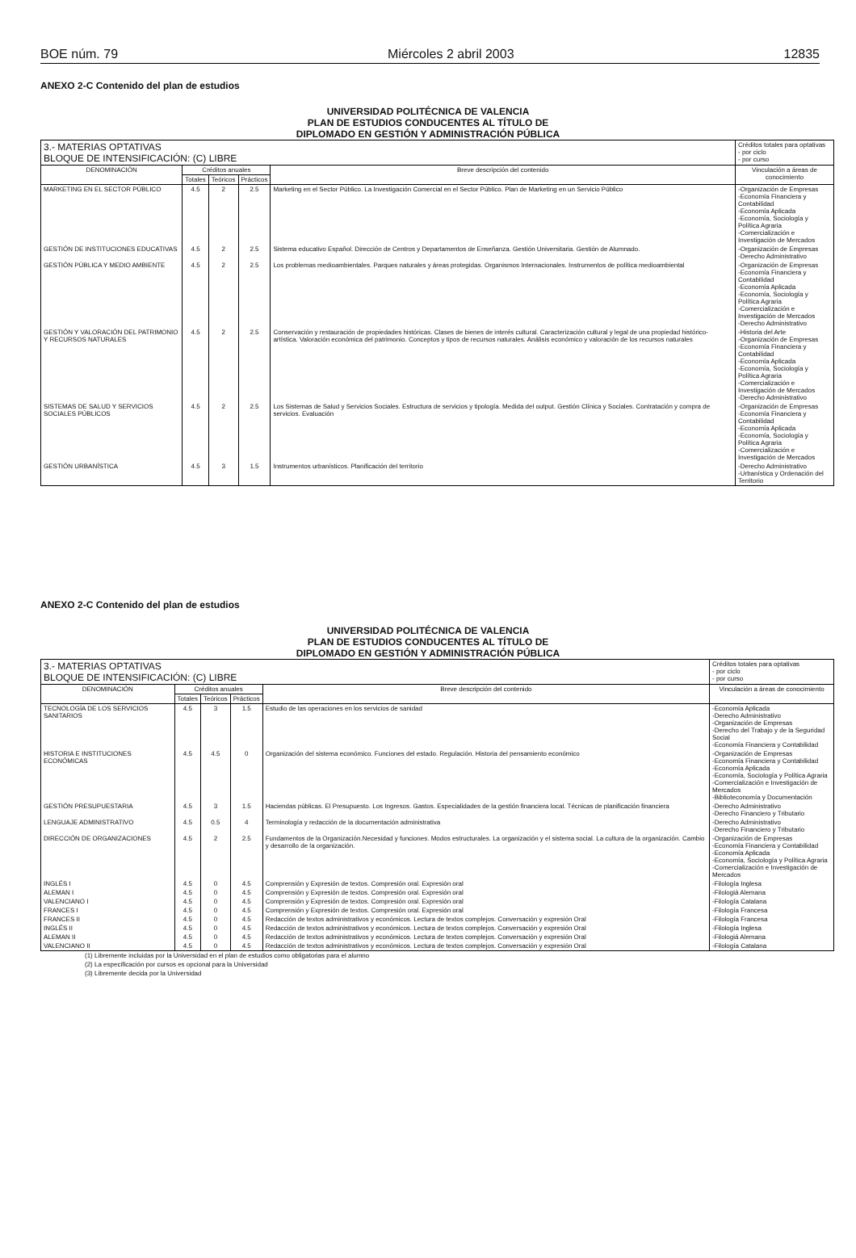BOE núm. 79 Miércoles 2 abril 2003 12835
ANEXO 2-C Contenido del plan de estudios
UNIVERSIDAD POLITÉCNICA DE VALENCIA
PLAN DE ESTUDIOS CONDUCENTES AL TÍTULO DE
DIPLOMADO EN GESTIÓN Y ADMINISTRACIÓN PÚBLICA
| 3.- MATERIAS OPTATIVAS BLOQUE DE INTENSIFICACIÓN: (C) LIBRE | | | | | Créditos totales para optativas - por ciclo - por curso |
| DENOMINACIÓN | Créditos anuales | | | Breve descripción del contenido | Vinculación a áreas de conocimiento |
| | Totales | Teóricos | Prácticos | | |
| MARKETING EN EL SECTOR PÚBLICO | 4.5 | 2 | 2.5 | Marketing en el Sector Público. La Investigación Comercial en el Sector Público. Plan de Marketing en un Servicio Público | -Organización de Empresas -Economía Financiera y Contabilidad -Economía Aplicada -Economía, Sociología y Política Agraria -Comercialización e Investigación de Mercados |
| GESTIÓN DE INSTITUCIONES EDUCATIVAS | 4.5 | 2 | 2.5 | Sistema educativo Español. Dirección de Centros y Departamentos de Enseñanza. Gestión Universitaria. Gestión de Alumnado. | -Organización de Empresas -Derecho Administrativo |
| GESTIÓN PÚBLICA Y MEDIO AMBIENTE | 4.5 | 2 | 2.5 | Los problemas medioambientales. Parques naturales y áreas protegidas. Organismos Internacionales. Instrumentos de política medioambiental | -Organización de Empresas -Economía Financiera y Contabilidad -Economía Aplicada -Economía, Sociología y Política Agraria -Comercialización e Investigación de Mercados -Derecho Administrativo |
| GESTIÓN Y VALORACIÓN DEL PATRIMONIO Y RECURSOS NATURALES | 4.5 | 2 | 2.5 | Conservación y restauración de propiedades históricas. Clases de bienes de interés cultural. Caracterización cultural y legal de una propiedad histórico-artística. Valoración económica del patrimonio. Conceptos y tipos de recursos naturales. Análisis económico y valoración de los recursos naturales | -Historia del Arte -Organización de Empresas -Economía Financiera y Contabilidad -Economía Aplicada -Economía, Sociología y Política Agraria -Comercialización e Investigación de Mercados -Derecho Administrativo |
| SISTEMAS DE SALUD Y SERVICIOS SOCIALES PÚBLICOS | 4.5 | 2 | 2.5 | Los Sistemas de Salud y Servicios Sociales. Estructura de servicios y tipología. Medida del output. Gestión Clínica y Sociales. Contratación y compra de servicios. Evaluación | -Organización de Empresas -Economía Financiera y Contabilidad -Economía Aplicada -Economía, Sociología y Política Agraria -Comercialización e Investigación de Mercados |
| GESTIÓN URBANÍSTICA | 4.5 | 3 | 1.5 | Instrumentos urbanísticos. Planificación del territorio | -Derecho Administrativo -Urbanística y Ordenación del Territorio |
ANEXO 2-C Contenido del plan de estudios
UNIVERSIDAD POLITÉCNICA DE VALENCIA
PLAN DE ESTUDIOS CONDUCENTES AL TÍTULO DE
DIPLOMADO EN GESTIÓN Y ADMINISTRACIÓN PÚBLICA
| 3.- MATERIAS OPTATIVAS BLOQUE DE INTENSIFICACIÓN: (C) LIBRE | | | | | Créditos totales para optativas - por ciclo - por curso |
| DENOMINACIÓN | Créditos anuales | | | Breve descripción del contenido | Vinculación a áreas de conocimiento |
| | Totales | Teóricos | Prácticos | | |
| TECNOLOGÍA DE LOS SERVICIOS SANITARIOS | 4.5 | 3 | 1.5 | Estudio de las operaciones en los servicios de sanidad | -Economía Aplicada -Derecho Administrativo -Organización de Empresas -Derecho del Trabajo y de la Seguridad Social -Economía Financiera y Contabilidad |
| HISTORIA E INSTITUCIONES ECONÓMICAS | 4.5 | 4.5 | 0 | Organización del sistema económico. Funciones del estado. Regulación. Historia del pensamiento económico | -Organización de Empresas -Economía Financiera y Contabilidad -Economía Aplicada -Economía, Sociología y Política Agraria -Comercialización e Investigación de Mercados -Biblioteconomía y Documentación |
| GESTIÓN PRESUPUESTARIA | 4.5 | 3 | 1.5 | Haciendas públicas. El Presupuesto. Los Ingresos. Gastos. Especialidades de la gestión financiera local. Técnicas de planificación financiera | -Derecho Administrativo -Derecho Financiero y Tributario |
| LENGUAJE ADMINISTRATIVO | 4.5 | 0.5 | 4 | Terminología y redacción de la documentación administrativa | -Derecho Administrativo -Derecho Financiero y Tributario |
| DIRECCIÓN DE ORGANIZACIONES | 4.5 | 2 | 2.5 | Fundamentos de la Organización.Necesidad y funciones. Modos estructurales. La organización y el sistema social. La cultura de la organización. Cambio y desarrollo de la organización. | -Organización de Empresas -Economía Financiera y Contabilidad -Economía Aplicada -Economía, Sociología y Política Agraria -Comercialización e Investigación de Mercados |
| INGLÉS I | 4.5 | 0 | 4.5 | Comprensión y Expresión de textos. Compresión oral. Expresión oral | -Filología Inglesa |
| ALEMAN I | 4.5 | 0 | 4.5 | Comprensión y Expresión de textos. Compresión oral. Expresión oral | -Filologiá Alemana |
| VALENCIANO I | 4.5 | 0 | 4.5 | Comprensión y Expresión de textos. Compresión oral. Expresión oral | -Filología Catalana |
| FRANCES I | 4.5 | 0 | 4.5 | Comprensión y Expresión de textos. Compresión oral. Expresión oral | -Filología Francesa |
| FRANCES II | 4.5 | 0 | 4.5 | Redacción de textos administrativos y económicos. Lectura de textos complejos. Conversación y expresión Oral | -Filología Francesa |
| INGLÉS II | 4.5 | 0 | 4.5 | Redacción de textos administrativos y económicos. Lectura de textos complejos. Conversación y expresión Oral | -Filología Inglesa |
| ALEMAN II | 4.5 | 0 | 4.5 | Redacción de textos administrativos y económicos. Lectura de textos complejos. Conversación y expresión Oral | -Filologiá Alemana |
| VALENCIANO II | 4.5 | 0 | 4.5 | Redacción de textos administrativos y económicos. Lectura de textos complejos. Conversación y expresión Oral | -Filología Catalana |
(1) Libremente incluidas por la Universidad en el plan de estudios como obligatorias para el alumno
(2) La especificación por cursos es opcional para la Universidad
(3) Libremente decida por la Universidad